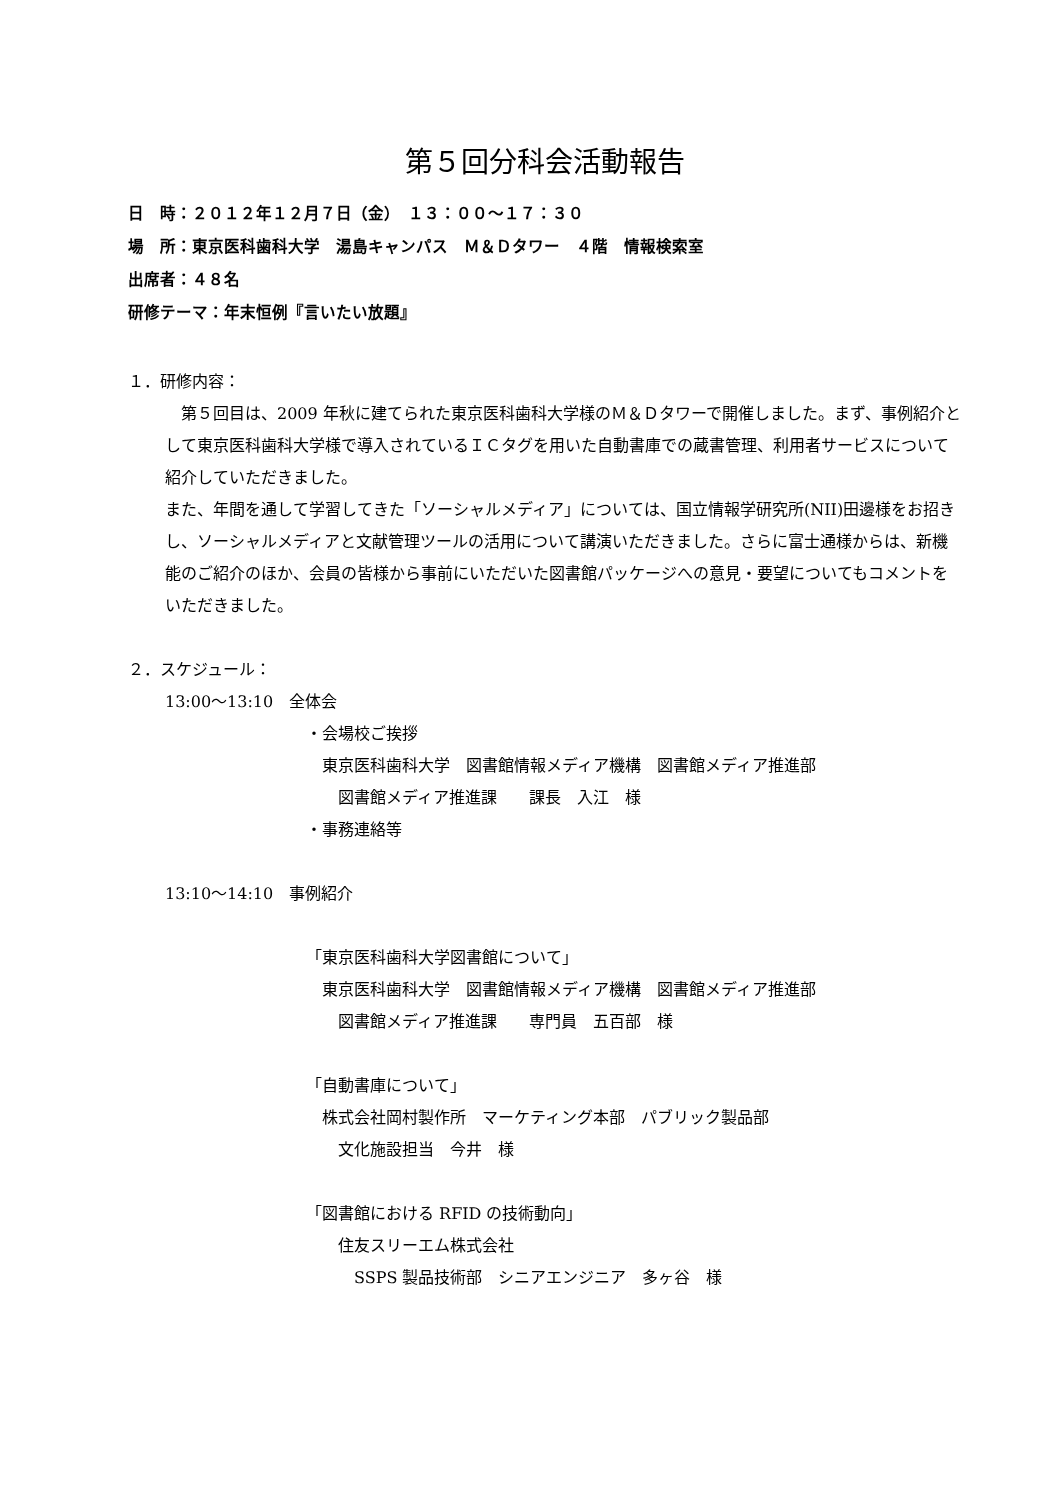第５回分科会活動報告
日　時：２０１２年１２月７日（金）　１３：００～１７：３０
場　所：東京医科歯科大学　湯島キャンパス　Ｍ＆Ｄタワー　４階　情報検索室
出席者：４８名
研修テーマ：年末恒例『言いたい放題』
１．研修内容：
　第５回目は、2009 年秋に建てられた東京医科歯科大学様のＭ＆Ｄタワーで開催しました。まず、事例紹介として東京医科歯科大学様で導入されているＩＣタグを用いた自動書庫での蔵書管理、利用者サービスについて紹介していただきました。
また、年間を通して学習してきた「ソーシャルメディア」については、国立情報学研究所(NII)田邊様をお招きし、ソーシャルメディアと文献管理ツールの活用について講演いただきました。さらに富士通様からは、新機能のご紹介のほか、会員の皆様から事前にいただいた図書館パッケージへの意見・要望についてもコメントをいただきました。
２．スケジュール：
13:00～13:10　全体会
・会場校ご挨拶
　東京医科歯科大学　図書館情報メディア機構　図書館メディア推進部
　　図書館メディア推進課　　課長　入江　様
・事務連絡等
13:10～14:10　事例紹介
「東京医科歯科大学図書館について」
　東京医科歯科大学　図書館情報メディア機構　図書館メディア推進部
　　図書館メディア推進課　　専門員　五百部　様
「自動書庫について」
　株式会社岡村製作所　マーケティング本部　パブリック製品部
　　文化施設担当　今井　様
「図書館における RFID の技術動向」
　　住友スリーエム株式会社
　　　SSPS 製品技術部　シニアエンジニア　多ヶ谷　様